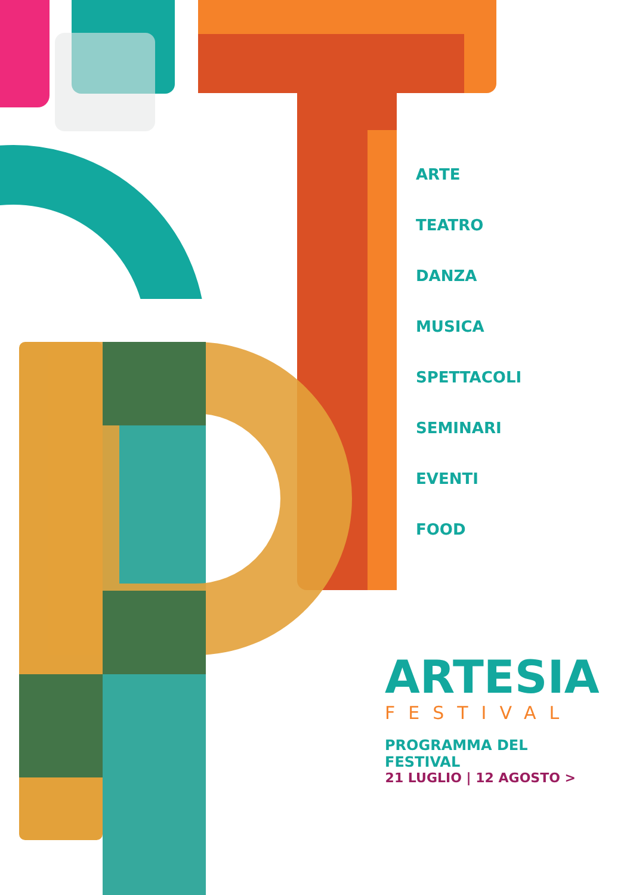ARTE
TEATRO
DANZA
MUSICA
SPETTACOLI
SEMINARI
EVENTI
FOOD
ARTESIA
FESTIVAL
PROGRAMMA DEL FESTIVAL
21 LUGLIO | 12 AGOSTO >